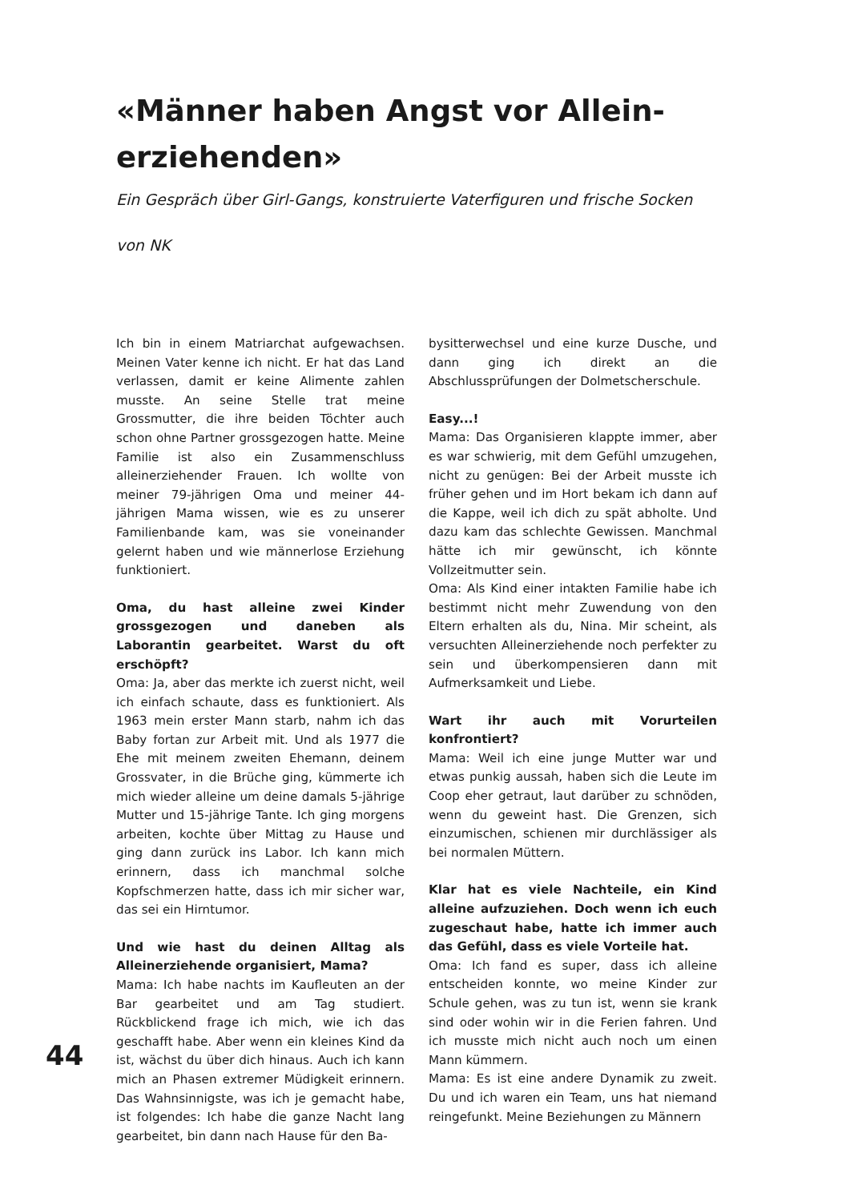«Männer haben Angst vor Allein­erziehenden»
Ein Gespräch über Girl-Gangs, konstruierte Vaterfiguren und frische Socken
von NK
Ich bin in einem Matriarchat aufgewachsen. Meinen Vater kenne ich nicht. Er hat das Land verlassen, damit er keine Alimente zahlen musste. An seine Stelle trat meine Grossmutter, die ihre beiden Töchter auch schon ohne Partner grossgezogen hatte. Meine Familie ist also ein Zusammenschluss alleinerziehender Frauen. Ich wollte von meiner 79-jährigen Oma und meiner 44-jährigen Mama wissen, wie es zu unserer Familienbande kam, was sie voneinander gelernt haben und wie männerlose Erziehung funktioniert.
Oma, du hast alleine zwei Kinder grossgezogen und daneben als Laborantin gearbeitet. Warst du oft erschöpft?
Oma: Ja, aber das merkte ich zuerst nicht, weil ich einfach schaute, dass es funktioniert. Als 1963 mein erster Mann starb, nahm ich das Baby fortan zur Arbeit mit. Und als 1977 die Ehe mit meinem zweiten Ehemann, deinem Grossvater, in die Brüche ging, kümmerte ich mich wieder alleine um deine damals 5-jährige Mutter und 15-jährige Tante. Ich ging morgens arbeiten, kochte über Mittag zu Hause und ging dann zurück ins Labor. Ich kann mich erinnern, dass ich manchmal solche Kopfschmerzen hatte, dass ich mir sicher war, das sei ein Hirntumor.
Und wie hast du deinen Alltag als Alleinerziehende organisiert, Mama?
Mama: Ich habe nachts im Kaufleuten an der Bar gearbeitet und am Tag studiert. Rückblickend frage ich mich, wie ich das geschafft habe. Aber wenn ein kleines Kind da ist, wächst du über dich hinaus. Auch ich kann mich an Phasen extremer Müdigkeit erinnern. Das Wahnsinnigste, was ich je gemacht habe, ist folgendes: Ich habe die ganze Nacht lang gearbeitet, bin dann nach Hause für den Ba-
bysitterwechsel und eine kurze Dusche, und dann ging ich direkt an die Abschlussprüfungen der Dolmetscherschule.
Easy...!
Mama: Das Organisieren klappte immer, aber es war schwierig, mit dem Gefühl umzugehen, nicht zu genügen: Bei der Arbeit musste ich früher gehen und im Hort bekam ich dann auf die Kappe, weil ich dich zu spät abholte. Und dazu kam das schlechte Gewissen. Manchmal hätte ich mir gewünscht, ich könnte Vollzeitmutter sein.
Oma: Als Kind einer intakten Familie habe ich bestimmt nicht mehr Zuwendung von den Eltern erhalten als du, Nina. Mir scheint, als versuchten Alleinerziehende noch perfekter zu sein und überkompensieren dann mit Aufmerksamkeit und Liebe.
Wart ihr auch mit Vorurteilen konfrontiert?
Mama: Weil ich eine junge Mutter war und etwas punkig aussah, haben sich die Leute im Coop eher getraut, laut darüber zu schnöden, wenn du geweint hast. Die Grenzen, sich einzumischen, schienen mir durchlässiger als bei normalen Müttern.
Klar hat es viele Nachteile, ein Kind alleine aufzuziehen. Doch wenn ich euch zugeschaut habe, hatte ich immer auch das Gefühl, dass es viele Vorteile hat.
Oma: Ich fand es super, dass ich alleine entscheiden konnte, wo meine Kinder zur Schule gehen, was zu tun ist, wenn sie krank sind oder wohin wir in die Ferien fahren. Und ich musste mich nicht auch noch um einen Mann kümmern.
Mama: Es ist eine andere Dynamik zu zweit. Du und ich waren ein Team, uns hat niemand reingefunkt. Meine Beziehungen zu Männern
44